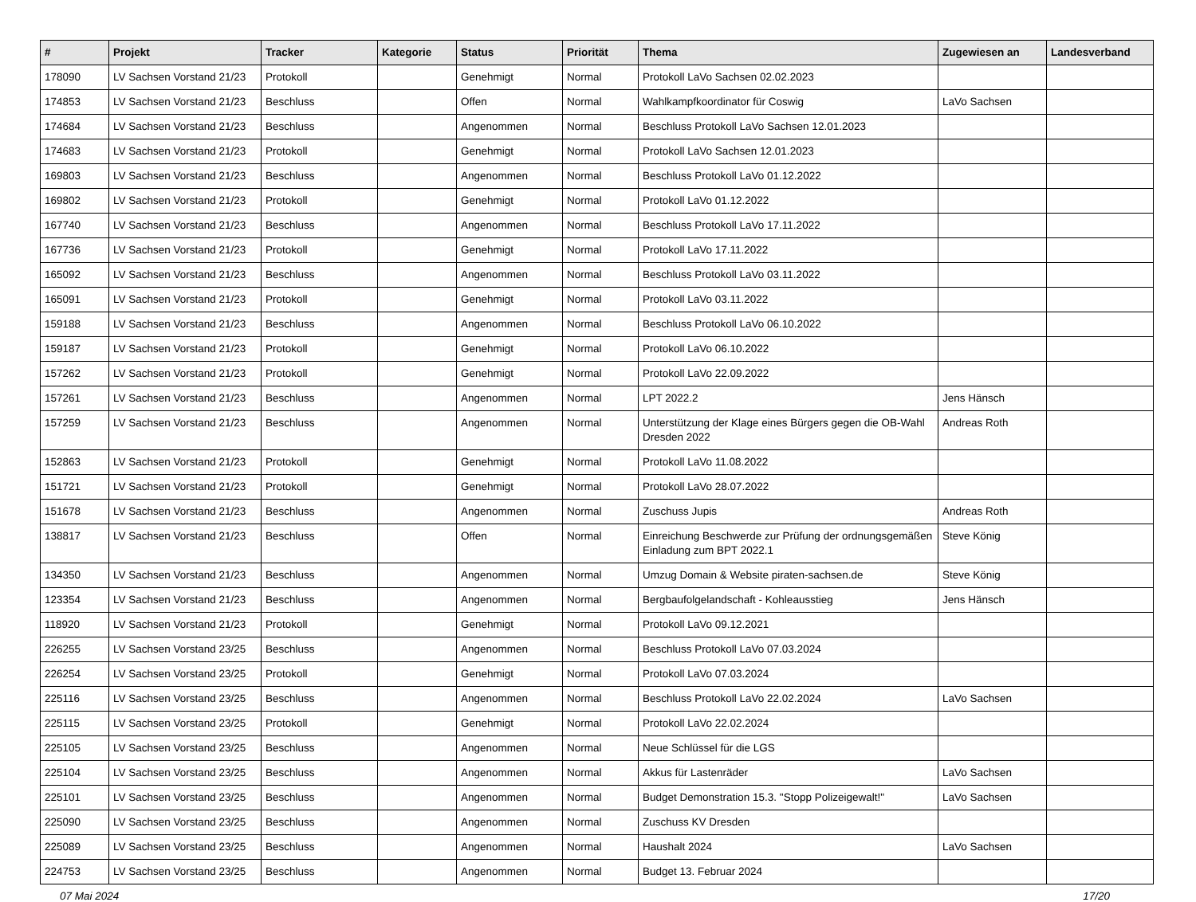| # | Projekt | Tracker | Kategorie | Status | Priorität | Thema | Zugewiesen an | Landesverband |
| --- | --- | --- | --- | --- | --- | --- | --- | --- |
| 178090 | LV Sachsen Vorstand 21/23 | Protokoll | | Genehmigt | Normal | Protokoll LaVo Sachsen 02.02.2023 | | |
| 174853 | LV Sachsen Vorstand 21/23 | Beschluss | | Offen | Normal | Wahlkampfkoordinator für Coswig | LaVo Sachsen | |
| 174684 | LV Sachsen Vorstand 21/23 | Beschluss | | Angenommen | Normal | Beschluss Protokoll LaVo Sachsen 12.01.2023 | | |
| 174683 | LV Sachsen Vorstand 21/23 | Protokoll | | Genehmigt | Normal | Protokoll LaVo Sachsen 12.01.2023 | | |
| 169803 | LV Sachsen Vorstand 21/23 | Beschluss | | Angenommen | Normal | Beschluss Protokoll LaVo 01.12.2022 | | |
| 169802 | LV Sachsen Vorstand 21/23 | Protokoll | | Genehmigt | Normal | Protokoll LaVo 01.12.2022 | | |
| 167740 | LV Sachsen Vorstand 21/23 | Beschluss | | Angenommen | Normal | Beschluss Protokoll LaVo 17.11.2022 | | |
| 167736 | LV Sachsen Vorstand 21/23 | Protokoll | | Genehmigt | Normal | Protokoll LaVo 17.11.2022 | | |
| 165092 | LV Sachsen Vorstand 21/23 | Beschluss | | Angenommen | Normal | Beschluss Protokoll LaVo 03.11.2022 | | |
| 165091 | LV Sachsen Vorstand 21/23 | Protokoll | | Genehmigt | Normal | Protokoll LaVo 03.11.2022 | | |
| 159188 | LV Sachsen Vorstand 21/23 | Beschluss | | Angenommen | Normal | Beschluss Protokoll LaVo 06.10.2022 | | |
| 159187 | LV Sachsen Vorstand 21/23 | Protokoll | | Genehmigt | Normal | Protokoll LaVo 06.10.2022 | | |
| 157262 | LV Sachsen Vorstand 21/23 | Protokoll | | Genehmigt | Normal | Protokoll LaVo 22.09.2022 | | |
| 157261 | LV Sachsen Vorstand 21/23 | Beschluss | | Angenommen | Normal | LPT 2022.2 | Jens Hänsch | |
| 157259 | LV Sachsen Vorstand 21/23 | Beschluss | | Angenommen | Normal | Unterstützung der Klage eines Bürgers gegen die OB-Wahl Dresden 2022 | Andreas Roth | |
| 152863 | LV Sachsen Vorstand 21/23 | Protokoll | | Genehmigt | Normal | Protokoll LaVo 11.08.2022 | | |
| 151721 | LV Sachsen Vorstand 21/23 | Protokoll | | Genehmigt | Normal | Protokoll LaVo 28.07.2022 | | |
| 151678 | LV Sachsen Vorstand 21/23 | Beschluss | | Angenommen | Normal | Zuschuss Jupis | Andreas Roth | |
| 138817 | LV Sachsen Vorstand 21/23 | Beschluss | | Offen | Normal | Einreichung Beschwerde zur Prüfung der ordnungsgemäßen Einladung zum BPT 2022.1 | Steve König | |
| 134350 | LV Sachsen Vorstand 21/23 | Beschluss | | Angenommen | Normal | Umzug Domain & Website piraten-sachsen.de | Steve König | |
| 123354 | LV Sachsen Vorstand 21/23 | Beschluss | | Angenommen | Normal | Bergbaufolgelandschaft - Kohleausstieg | Jens Hänsch | |
| 118920 | LV Sachsen Vorstand 21/23 | Protokoll | | Genehmigt | Normal | Protokoll LaVo 09.12.2021 | | |
| 226255 | LV Sachsen Vorstand 23/25 | Beschluss | | Angenommen | Normal | Beschluss Protokoll LaVo 07.03.2024 | | |
| 226254 | LV Sachsen Vorstand 23/25 | Protokoll | | Genehmigt | Normal | Protokoll LaVo 07.03.2024 | | |
| 225116 | LV Sachsen Vorstand 23/25 | Beschluss | | Angenommen | Normal | Beschluss Protokoll LaVo 22.02.2024 | LaVo Sachsen | |
| 225115 | LV Sachsen Vorstand 23/25 | Protokoll | | Genehmigt | Normal | Protokoll LaVo 22.02.2024 | | |
| 225105 | LV Sachsen Vorstand 23/25 | Beschluss | | Angenommen | Normal | Neue Schlüssel für die LGS | | |
| 225104 | LV Sachsen Vorstand 23/25 | Beschluss | | Angenommen | Normal | Akkus für Lastenräder | LaVo Sachsen | |
| 225101 | LV Sachsen Vorstand 23/25 | Beschluss | | Angenommen | Normal | Budget Demonstration 15.3. "Stopp Polizeigewalt!" | LaVo Sachsen | |
| 225090 | LV Sachsen Vorstand 23/25 | Beschluss | | Angenommen | Normal | Zuschuss KV Dresden | | |
| 225089 | LV Sachsen Vorstand 23/25 | Beschluss | | Angenommen | Normal | Haushalt 2024 | LaVo Sachsen | |
| 224753 | LV Sachsen Vorstand 23/25 | Beschluss | | Angenommen | Normal | Budget 13. Februar 2024 | | |
07 Mai 2024 17/20